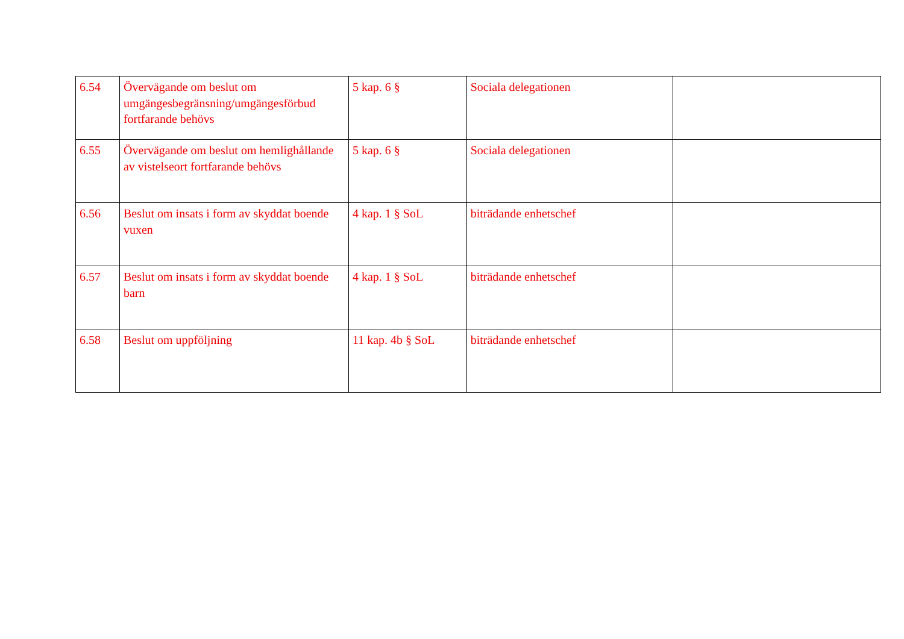| 6.54 | Övervägande om beslut om umgängesbegränsning/umgängesförbud fortfarande behövs | 5 kap. 6 § | Sociala delegationen | |
| 6.55 | Övervägande om beslut om hemlighållande av vistelseort fortfarande behövs | 5 kap. 6 § | Sociala delegationen | |
| 6.56 | Beslut om insats i form av skyddat boende vuxen | 4 kap. 1 § SoL | biträdande enhetschef | |
| 6.57 | Beslut om insats i form av skyddat boende barn | 4 kap. 1 § SoL | biträdande enhetschef | |
| 6.58 | Beslut om uppföljning | 11 kap. 4b § SoL | biträdande enhetschef | |